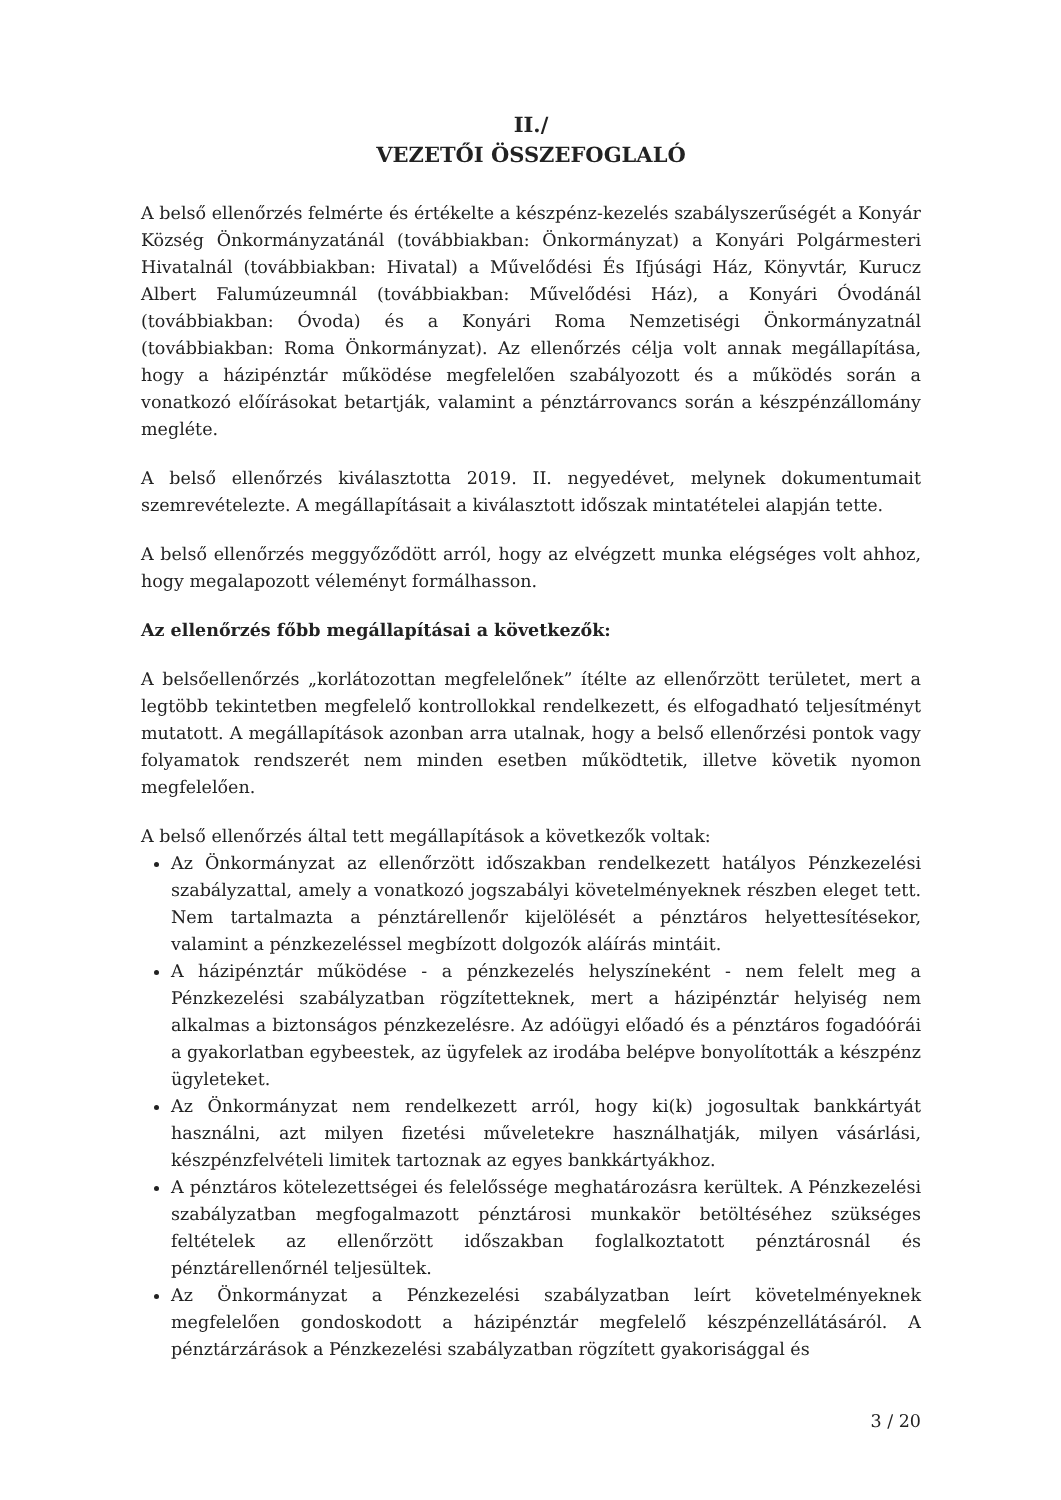II./
VEZETŐI ÖSSZEFOGLALÓ
A belső ellenőrzés felmérte és értékelte a készpénz-kezelés szabályszerűségét a Konyár Község Önkormányzatánál (továbbiakban: Önkormányzat) a Konyári Polgármesteri Hivatalnál (továbbiakban: Hivatal) a Művelődési És Ifjúsági Ház, Könyvtár, Kurucz Albert Falumúzeumnál (továbbiakban: Művelődési Ház), a Konyári Óvodánál (továbbiakban: Óvoda) és a Konyári Roma Nemzetiségi Önkormányzatnál (továbbiakban: Roma Önkormányzat). Az ellenőrzés célja volt annak megállapítása, hogy a házipénztár működése megfelelően szabályozott és a működés során a vonatkozó előírásokat betartják, valamint a pénztárrovancs során a készpénzállomány megléte.
A belső ellenőrzés kiválasztotta 2019. II. negyedévet, melynek dokumentumait szemrevételezte. A megállapításait a kiválasztott időszak mintatételei alapján tette.
A belső ellenőrzés meggyőződött arról, hogy az elvégzett munka elégséges volt ahhoz, hogy megalapozott véleményt formálhasson.
Az ellenőrzés főbb megállapításai a következők:
A belsőellenőrzés „korlátozottan megfelelőnek” ítélte az ellenőrzött területet, mert a legtöbb tekintetben megfelelő kontrollokkal rendelkezett, és elfogadható teljesítményt mutatott. A megállapítások azonban arra utalnak, hogy a belső ellenőrzési pontok vagy folyamatok rendszerét nem minden esetben működtetik, illetve követik nyomon megfelelően.
A belső ellenőrzés által tett megállapítások a következők voltak:
Az Önkormányzat az ellenőrzött időszakban rendelkezett hatályos Pénzkezelési szabályzattal, amely a vonatkozó jogszabályi követelményeknek részben eleget tett. Nem tartalmazta a pénztárellenőr kijelölését a pénztáros helyettesítésekor, valamint a pénzkezeléssel megbízott dolgozók aláírás mintáit.
A házipénztár működése - a pénzkezelés helyszíneként - nem felelt meg a Pénzkezelési szabályzatban rögzítetteknek, mert a házipénztár helyiség nem alkalmas a biztonságos pénzkezelésre. Az adóügyi előadó és a pénztáros fogadóórái a gyakorlatban egybeestek, az ügyfelek az irodába belépve bonyolították a készpénz ügyleteket.
Az Önkormányzat nem rendelkezett arról, hogy ki(k) jogosultak bankkártyát használni, azt milyen fizetési műveletekre használhatják, milyen vásárlási, készpénzfelvételi limitek tartoznak az egyes bankkártyákhoz.
A pénztáros kötelezettségei és felelőssége meghatározásra kerültek. A Pénzkezelési szabályzatban megfogalmazott pénztárosi munkakör betöltéséhez szükséges feltételek az ellenőrzött időszakban foglalkoztatott pénztárosnál és pénztárellenőrnél teljesültek.
Az Önkormányzat a Pénzkezelési szabályzatban leírt követelményeknek megfelelően gondoskodott a házipénztár megfelelő készpénzellátásáról. A pénztárzárások a Pénzkezelési szabályzatban rögzített gyakorisággal és
3 / 20